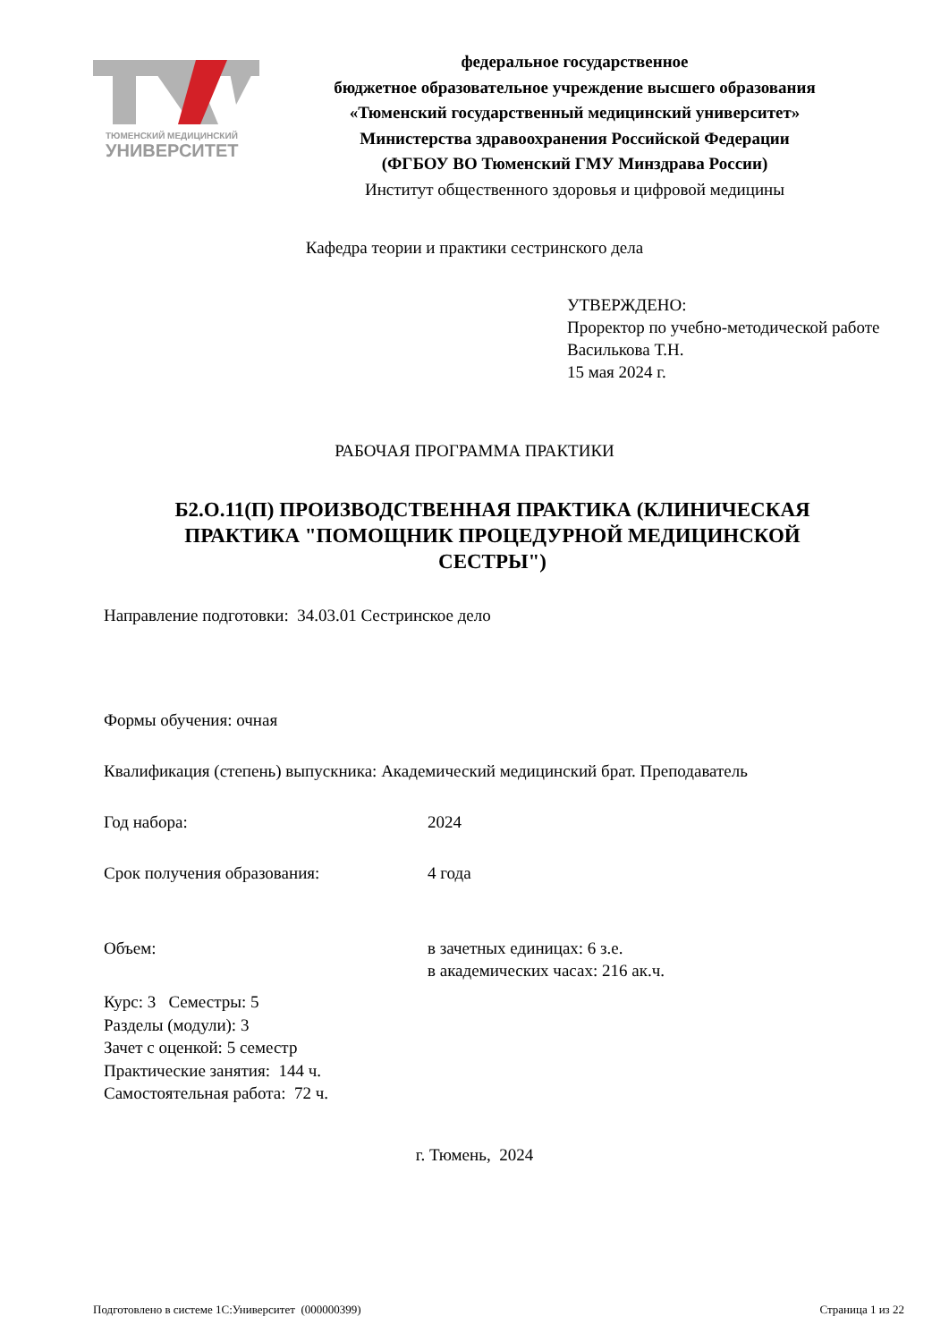ТЮМЕНСКИЙ МЕДИЦИНСКИЙ
УНИВЕРСИТЕТ
федеральное государственное
бюджетное образовательное учреждение высшего образования
«Тюменский государственный медицинский университет»
Министерства здравоохранения Российской Федерации
(ФГБОУ ВО Тюменский ГМУ Минздрава России)
Институт общественного здоровья и цифровой медицины
Кафедра теории и практики сестринского дела
УТВЕРЖДЕНО:
Проректор по учебно-методической работе
Василькова Т.Н.
15 мая 2024 г.
РАБОЧАЯ ПРОГРАММА ПРАКТИКИ
Б2.О.11(П) ПРОИЗВОДСТВЕННАЯ ПРАКТИКА (КЛИНИЧЕСКАЯ ПРАКТИКА "ПОМОЩНИК ПРОЦЕДУРНОЙ МЕДИЦИНСКОЙ СЕСТРЫ")
Направление подготовки: 34.03.01 Сестринское дело
Формы обучения: очная
Квалификация (степень) выпускника: Академический медицинский брат. Преподаватель
Год набора: 2024
Срок получения образования: 4 года
Объем: в зачетных единицах: 6 з.е.
в академических часах: 216 ак.ч.
Курс: 3 Семестры: 5
Разделы (модули): 3
Зачет с оценкой: 5 семестр
Практические занятия: 144 ч.
Самостоятельная работа: 72 ч.
г. Тюмень, 2024
Подготовлено в системе 1С:Университет (000000399) Страница 1 из 22